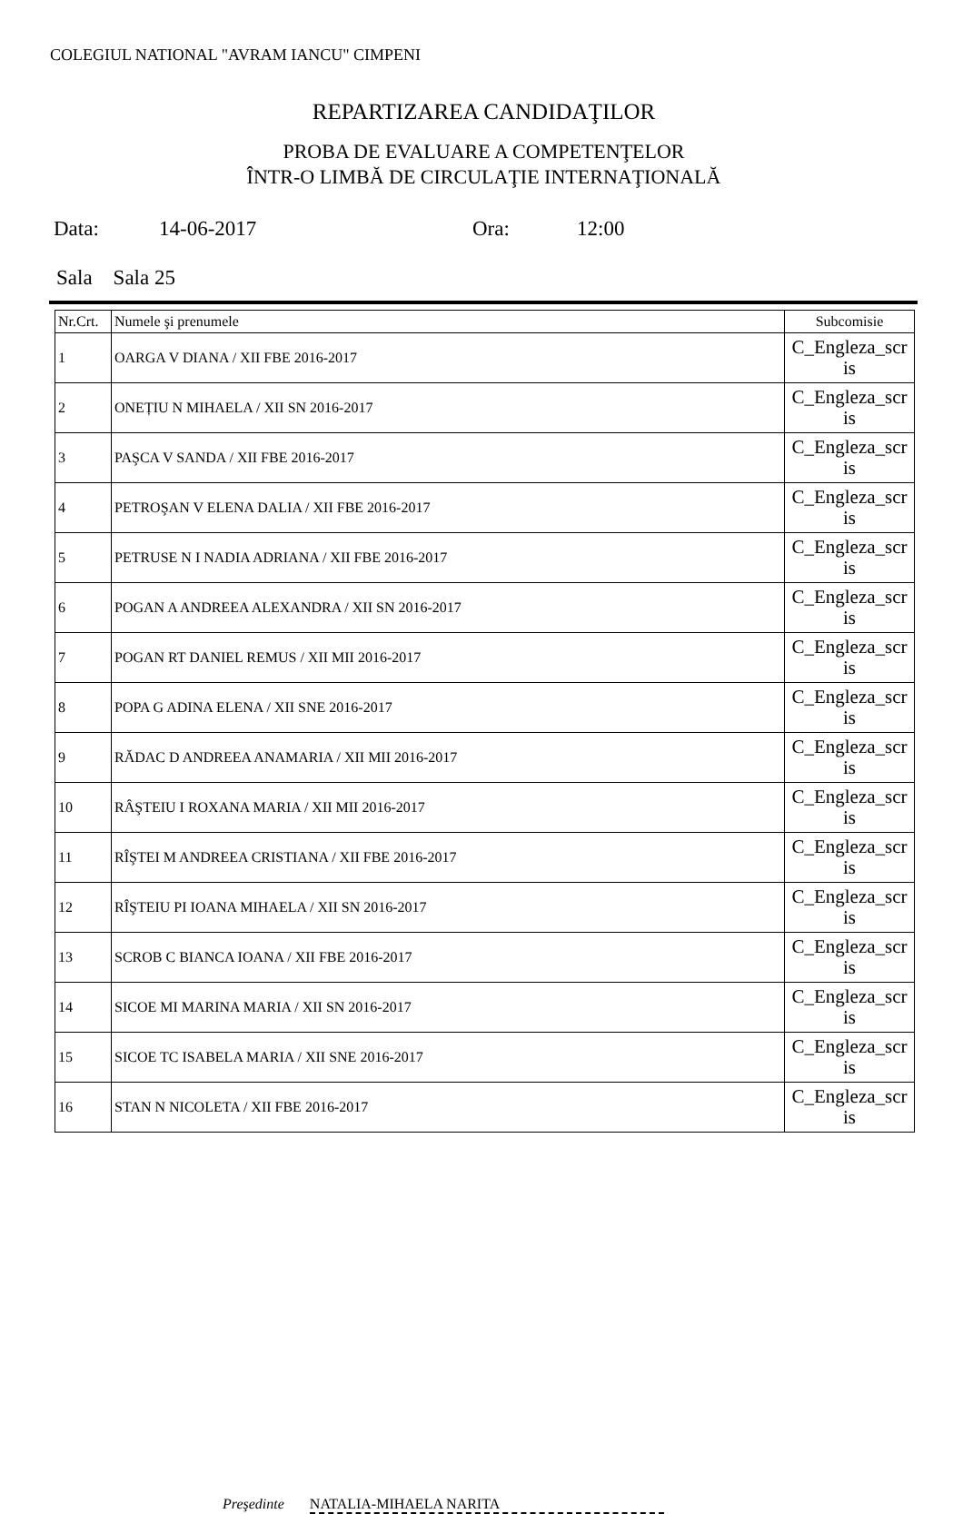COLEGIUL NATIONAL "AVRAM IANCU" CIMPENI
REPARTIZAREA CANDIDAŢILOR
PROBA DE EVALUARE A COMPETENŢELOR
ÎNTR-O LIMBĂ DE CIRCULAŢIE INTERNAŢIONALĂ
Data: 14-06-2017 Ora: 12:00
Sala Sala 25
| Nr.Crt. | Numele şi prenumele | Subcomisie |
| --- | --- | --- |
| 1 | OARGA V DIANA / XII FBE 2016-2017 | C_Engleza_scr is |
| 2 | ONEȚIU N MIHAELA / XII SN 2016-2017 | C_Engleza_scr is |
| 3 | PAŞCA V SANDA / XII FBE 2016-2017 | C_Engleza_scr is |
| 4 | PETROŞAN V ELENA DALIA / XII FBE 2016-2017 | C_Engleza_scr is |
| 5 | PETRUSE N I NADIA ADRIANA / XII FBE 2016-2017 | C_Engleza_scr is |
| 6 | POGAN A ANDREEA ALEXANDRA / XII SN 2016-2017 | C_Engleza_scr is |
| 7 | POGAN RT DANIEL REMUS / XII MII 2016-2017 | C_Engleza_scr is |
| 8 | POPA G ADINA ELENA / XII SNE 2016-2017 | C_Engleza_scr is |
| 9 | RĂDAC D ANDREEA ANAMARIA / XII MII 2016-2017 | C_Engleza_scr is |
| 10 | RÂŞTEIU I ROXANA MARIA / XII MII 2016-2017 | C_Engleza_scr is |
| 11 | RÎŞTEI M ANDREEA CRISTIANA / XII FBE 2016-2017 | C_Engleza_scr is |
| 12 | RÎŞTEIU PI IOANA MIHAELA / XII SN 2016-2017 | C_Engleza_scr is |
| 13 | SCROB C BIANCA IOANA / XII FBE 2016-2017 | C_Engleza_scr is |
| 14 | SICOE MI MARINA MARIA / XII SN 2016-2017 | C_Engleza_scr is |
| 15 | SICOE TC ISABELA MARIA / XII SNE 2016-2017 | C_Engleza_scr is |
| 16 | STAN N NICOLETA / XII FBE 2016-2017 | C_Engleza_scr is |
Preşedinte NATALIA-MIHAELA NARITA